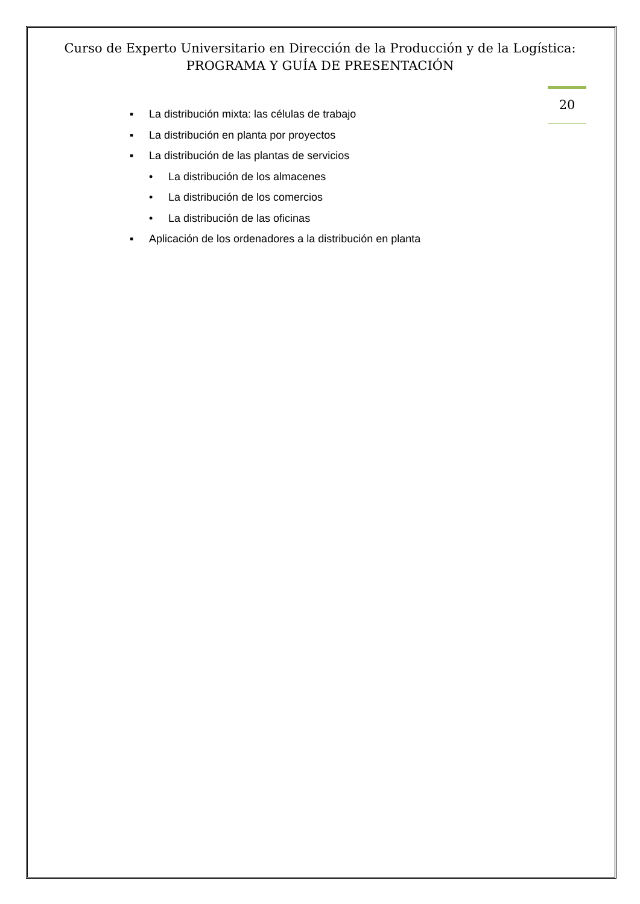Curso de Experto Universitario en Dirección de la Producción y de la Logística:
PROGRAMA Y GUÍA DE PRESENTACIÓN
20
▪ La distribución mixta: las células de trabajo
▪ La distribución en planta por proyectos
▪ La distribución de las plantas de servicios
• La distribución de los almacenes
• La distribución de los comercios
• La distribución de las oficinas
▪ Aplicación de los ordenadores a la distribución en planta